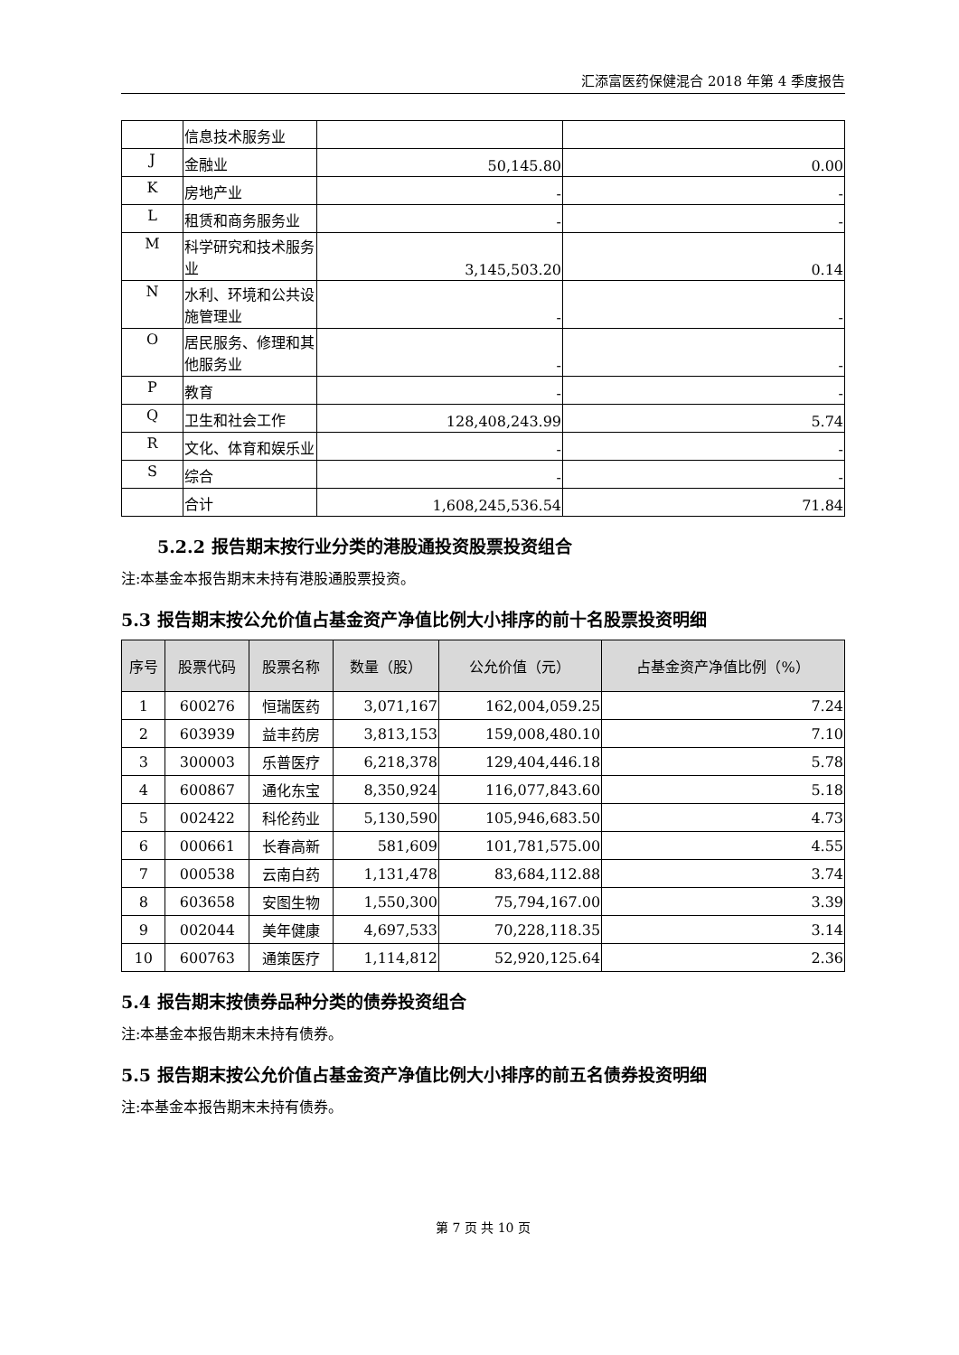汇添富医药保健混合 2018 年第 4 季度报告
| | 信息技术服务业 | | |
| J | 金融业 | 50,145.80 | 0.00 |
| K | 房地产业 | - | - |
| L | 租赁和商务服务业 | - | - |
| M | 科学研究和技术服务业 | 3,145,503.20 | 0.14 |
| N | 水利、环境和公共设施管理业 | - | - |
| O | 居民服务、修理和其他服务业 | - | - |
| P | 教育 | - | - |
| Q | 卫生和社会工作 | 128,408,243.99 | 5.74 |
| R | 文化、体育和娱乐业 | - | - |
| S | 综合 | - | - |
| | 合计 | 1,608,245,536.54 | 71.84 |
5.2.2 报告期末按行业分类的港股通投资股票投资组合
注:本基金本报告期末未持有港股通股票投资。
5.3 报告期末按公允价值占基金资产净值比例大小排序的前十名股票投资明细
| 序号 | 股票代码 | 股票名称 | 数量（股） | 公允价值（元） | 占基金资产净值比例（%） |
| --- | --- | --- | --- | --- | --- |
| 1 | 600276 | 恒瑞医药 | 3,071,167 | 162,004,059.25 | 7.24 |
| 2 | 603939 | 益丰药房 | 3,813,153 | 159,008,480.10 | 7.10 |
| 3 | 300003 | 乐普医疗 | 6,218,378 | 129,404,446.18 | 5.78 |
| 4 | 600867 | 通化东宝 | 8,350,924 | 116,077,843.60 | 5.18 |
| 5 | 002422 | 科伦药业 | 5,130,590 | 105,946,683.50 | 4.73 |
| 6 | 000661 | 长春高新 | 581,609 | 101,781,575.00 | 4.55 |
| 7 | 000538 | 云南白药 | 1,131,478 | 83,684,112.88 | 3.74 |
| 8 | 603658 | 安图生物 | 1,550,300 | 75,794,167.00 | 3.39 |
| 9 | 002044 | 美年健康 | 4,697,533 | 70,228,118.35 | 3.14 |
| 10 | 600763 | 通策医疗 | 1,114,812 | 52,920,125.64 | 2.36 |
5.4 报告期末按债券品种分类的债券投资组合
注:本基金本报告期末未持有债券。
5.5 报告期末按公允价值占基金资产净值比例大小排序的前五名债券投资明细
注:本基金本报告期末未持有债券。
第 7 页 共 10 页